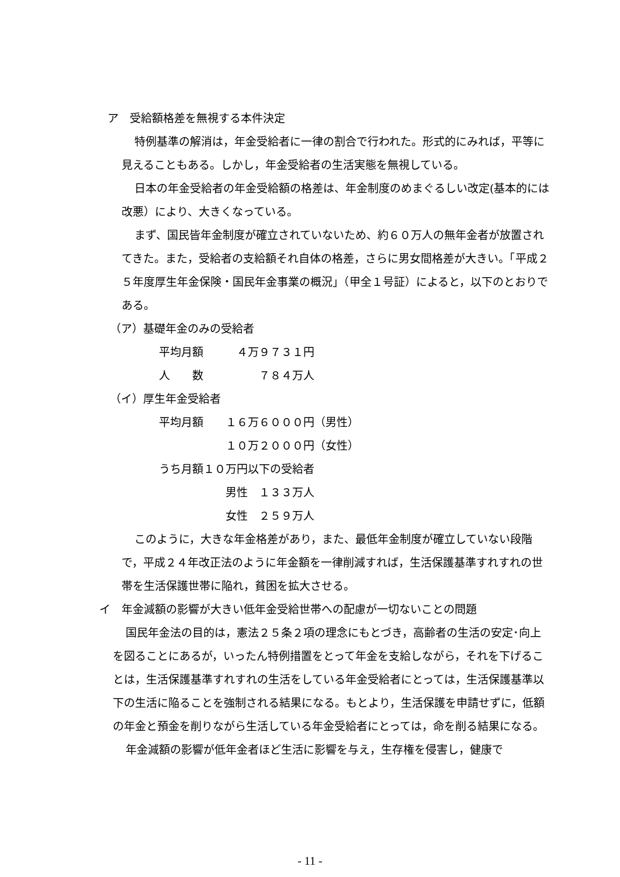ア　受給額格差を無視する本件決定
特例基準の解消は，年金受給者に一律の割合で行われた。形式的にみれば，平等に見えることもある。しかし，年金受給者の生活実態を無視している。
日本の年金受給者の年金受給額の格差は、年金制度のめまぐるしい改定(基本的には改悪）により、大きくなっている。
まず、国民皆年金制度が確立されていないため、約６０万人の無年金者が放置されてきた。また，受給者の支給額それ自体の格差，さらに男女間格差が大きい。「平成２５年度厚生年金保険・国民年金事業の概況」（甲全１号証）によると，以下のとおりである。
（ア）基礎年金のみの受給者
平均月額　　　４万９７３１円
人　　数　　　　　７８４万人
（イ）厚生年金受給者
平均月額　　１６万６０００円（男性）
　　　　　　１０万２０００円（女性）
うち月額１０万円以下の受給者
　　　　　　男性　１３３万人
　　　　　　女性　２５９万人
このように，大きな年金格差があり，また、最低年金制度が確立していない段階で，平成２４年改正法のように年金額を一律削減すれば，生活保護基準すれすれの世帯を生活保護世帯に陥れ，貧困を拡大させる。
イ　年金減額の影響が大きい低年金受給世帯への配慮が一切ないことの問題
国民年金法の目的は，憲法２５条２項の理念にもとづき，高齢者の生活の安定･向上を図ることにあるが，いったん特例措置をとって年金を支給しながら，それを下げることは，生活保護基準すれすれの生活をしている年金受給者にとっては，生活保護基準以下の生活に陥ることを強制される結果になる。もとより，生活保護を申請せずに，低額の年金と預金を削りながら生活している年金受給者にとっては，命を削る結果になる。
年金減額の影響が低年金者ほど生活に影響を与え，生存権を侵害し，健康で
- 11 -